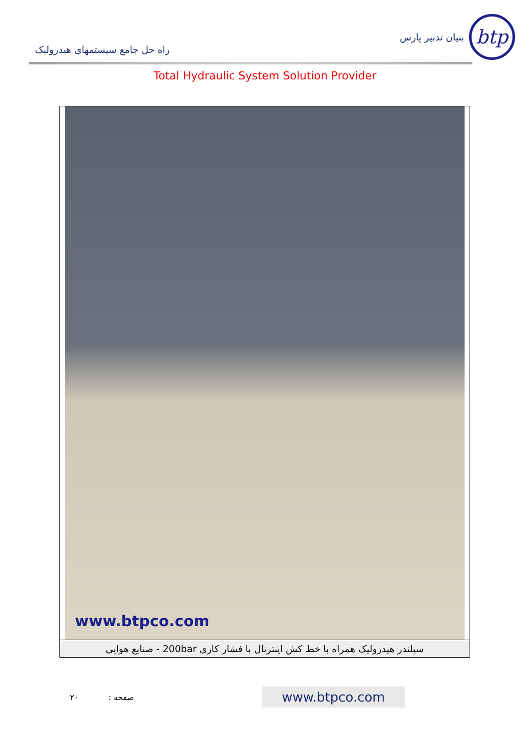btp
بنیان تدبیر پارس
راه حل جامع سیستمهای هیدرولیک
Total Hydraulic System Solution Provider
www.btpco.com
سیلندر هیدرولیک همراه با خط کش اینترنال با فشار کاری 200bar - صنایع هوایی
صفحه : ۲۰
www.btpco.com